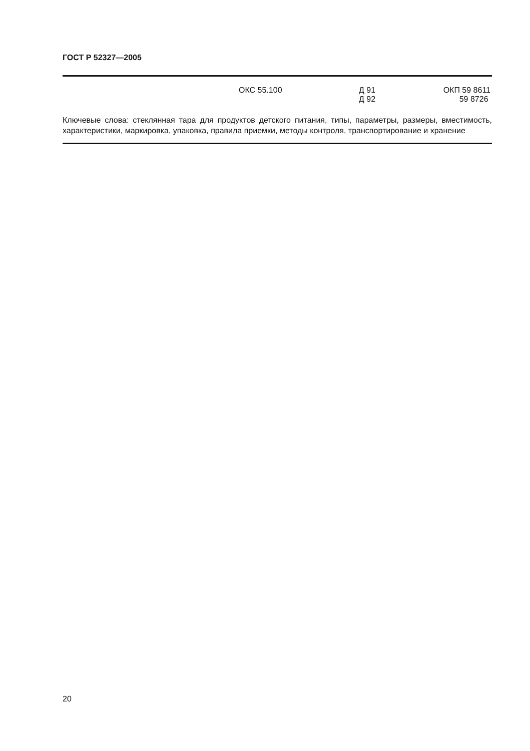ГОСТ Р 52327—2005
ОКС 55.100 Д 91
Д 92
ОКП 59 8611
59 8726
Ключевые слова: стеклянная тара для продуктов детского питания, типы, параметры, размеры, вместимость, характеристики, маркировка, упаковка, правила приемки, методы контроля, транспортирование и хранение
20